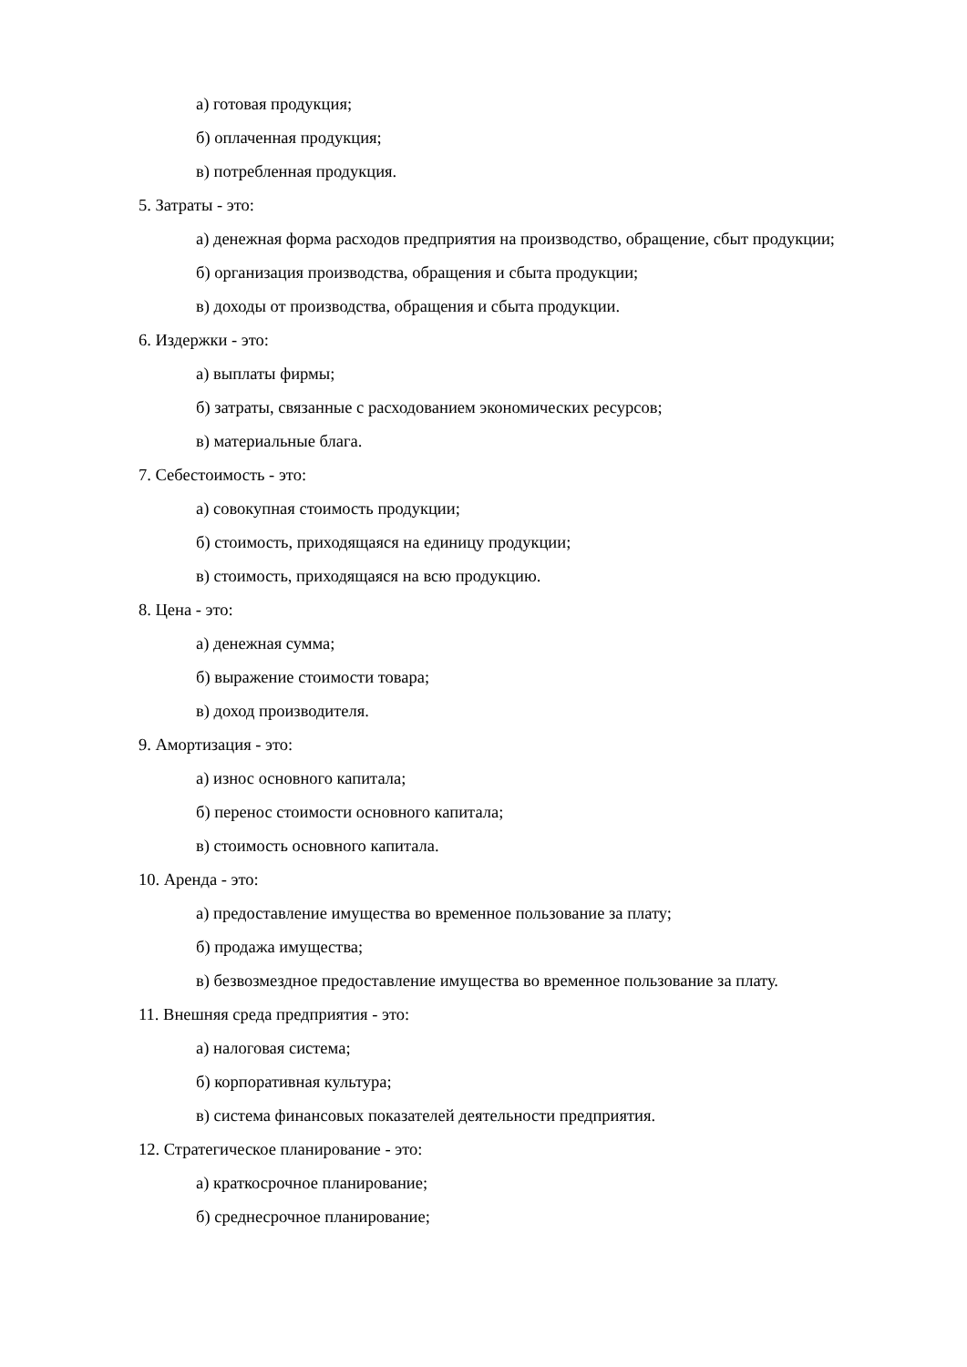а) готовая продукция;
б) оплаченная продукция;
в) потребленная продукция.
5. Затраты - это:
а) денежная форма расходов предприятия на производство, обращение, сбыт продукции;
б) организация производства, обращения и сбыта продукции;
в) доходы от производства, обращения и сбыта продукции.
6. Издержки - это:
а) выплаты фирмы;
б) затраты, связанные с расходованием экономических ресурсов;
в) материальные блага.
7. Себестоимость - это:
а) совокупная стоимость продукции;
б) стоимость, приходящаяся на единицу продукции;
в) стоимость, приходящаяся на всю продукцию.
8. Цена - это:
а) денежная сумма;
б) выражение стоимости товара;
в) доход производителя.
9. Амортизация - это:
а) износ основного капитала;
б) перенос стоимости основного капитала;
в) стоимость основного капитала.
10. Аренда - это:
а) предоставление имущества во временное пользование за плату;
б) продажа имущества;
в) безвозмездное предоставление имущества во временное пользование за плату.
11. Внешняя среда предприятия - это:
а) налоговая система;
б) корпоративная культура;
в) система финансовых показателей деятельности предприятия.
12. Стратегическое планирование - это:
а) краткосрочное планирование;
б) среднесрочное планирование;